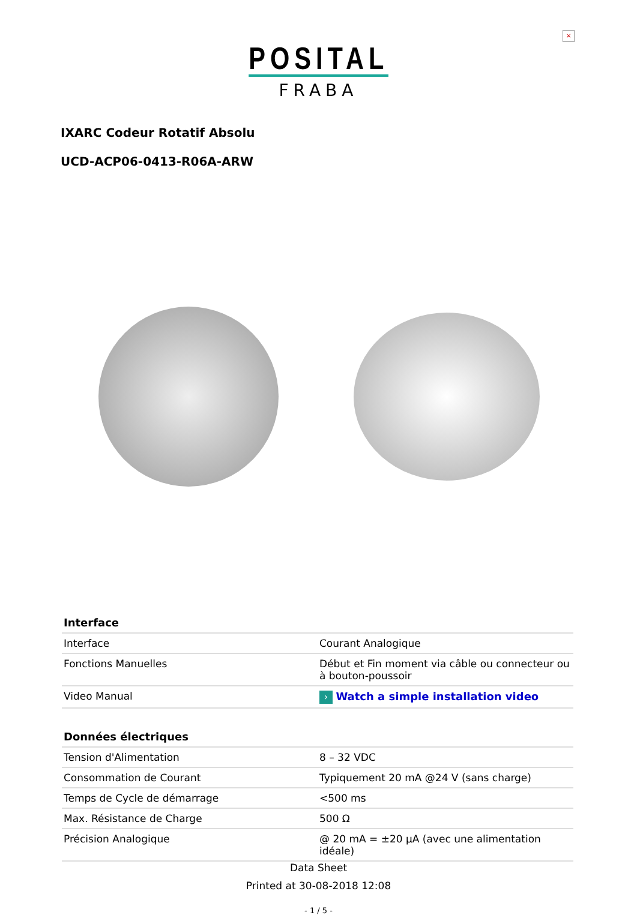×
POSITAL
FRABA
IXARC Codeur Rotatif Absolu
UCD-ACP06-0413-R06A-ARW
| Interface | |
| --- | --- |
| Interface | Courant Analogique |
| Fonctions Manuelles | Début et Fin moment via câble ou connecteur ou à bouton-poussoir |
| Video Manual | › Watch a simple installation video |
| Données électriques | |
| --- | --- |
| Tension d'Alimentation | 8 – 32 VDC |
| Consommation de Courant | Typiquement 20 mA @24 V (sans charge) |
| Temps de Cycle de démarrage | <500 ms |
| Max. Résistance de Charge | 500 Ω |
| Précision Analogique | @ 20 mA = ±20 µA (avec une alimentation idéale) |
Data Sheet
Printed at 30-08-2018 12:08
- 1 / 5 -